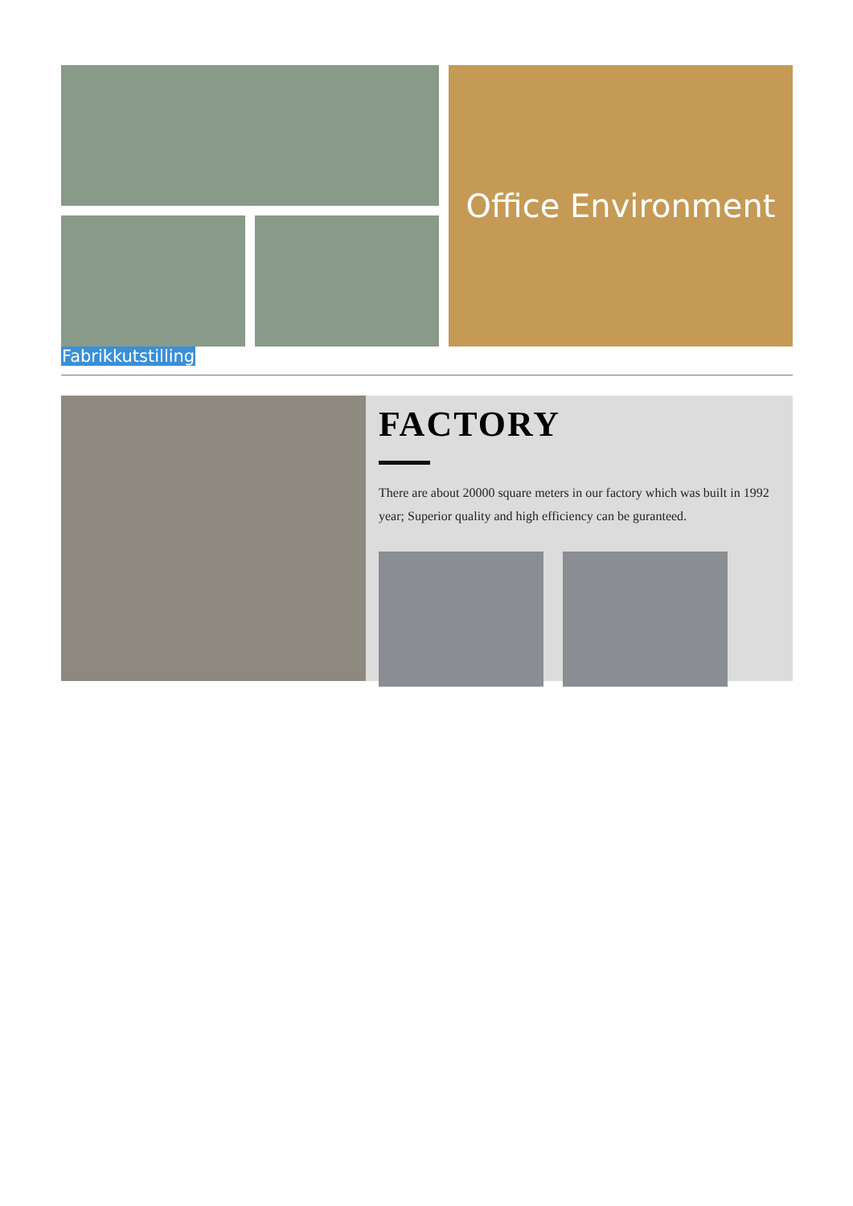Office Environment
Fabrikkutstilling
FACTORY
There are about 20000 square meters in our factory which was built in 1992 year; Superior quality and high efficiency can be guranteed.